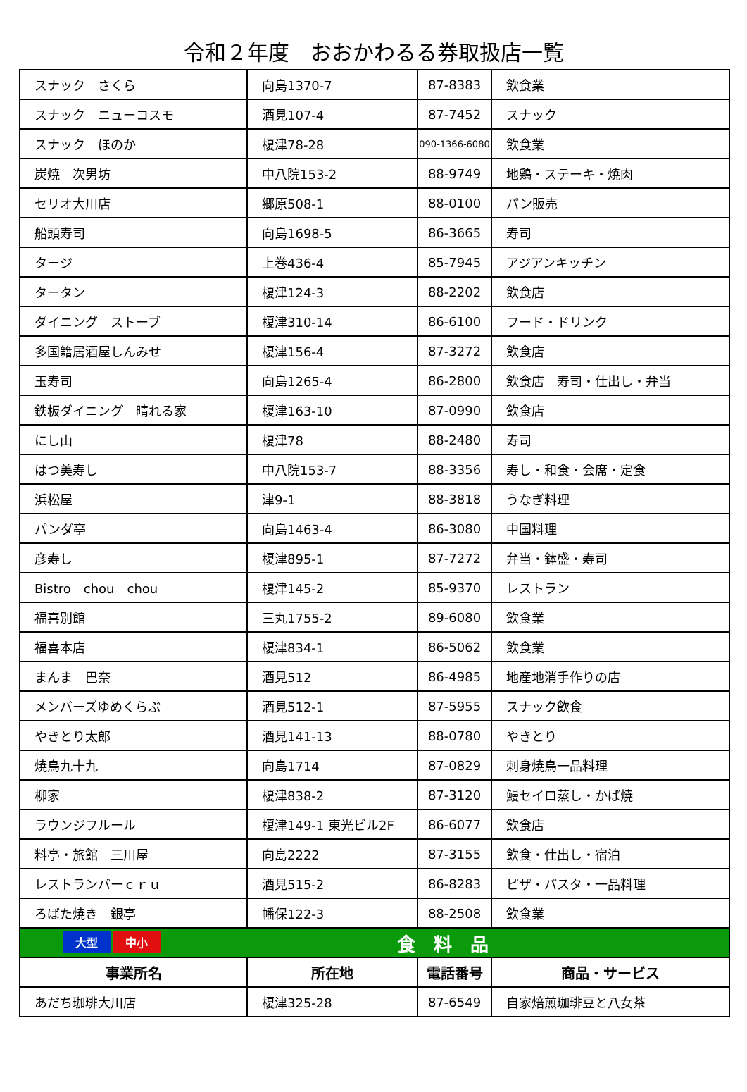令和２年度　おおかわるる券取扱店一覧
| スナック さくら | 向島1370-7 | 87-8383 | 飲食業 |
| スナック ニューコスモ | 酒見107-4 | 87-7452 | スナック |
| スナック ほのか | 榎津78-28 | 090-1366-6080 | 飲食業 |
| 炭焼 次男坊 | 中八院153-2 | 88-9749 | 地鶏・ステーキ・焼肉 |
| セリオ大川店 | 郷原508-1 | 88-0100 | パン販売 |
| 船頭寿司 | 向島1698-5 | 86-3665 | 寿司 |
| タージ | 上巻436-4 | 85-7945 | アジアンキッチン |
| タータン | 榎津124-3 | 88-2202 | 飲食店 |
| ダイニング ストーブ | 榎津310-14 | 86-6100 | フード・ドリンク |
| 多国籍居酒屋しんみせ | 榎津156-4 | 87-3272 | 飲食店 |
| 玉寿司 | 向島1265-4 | 86-2800 | 飲食店 寿司・仕出し・弁当 |
| 鉄板ダイニング 晴れる家 | 榎津163-10 | 87-0990 | 飲食店 |
| にし山 | 榎津78 | 88-2480 | 寿司 |
| はつ美寿し | 中八院153-7 | 88-3356 | 寿し・和食・会席・定食 |
| 浜松屋 | 津9-1 | 88-3818 | うなぎ料理 |
| パンダ亭 | 向島1463-4 | 86-3080 | 中国料理 |
| 彦寿し | 榎津895-1 | 87-7272 | 弁当・鉢盛・寿司 |
| Bistro chou chou | 榎津145-2 | 85-9370 | レストラン |
| 福喜別館 | 三丸1755-2 | 89-6080 | 飲食業 |
| 福喜本店 | 榎津834-1 | 86-5062 | 飲食業 |
| まんま 巴奈 | 酒見512 | 86-4985 | 地産地消手作りの店 |
| メンバーズゆめくらぶ | 酒見512-1 | 87-5955 | スナック飲食 |
| やきとり太郎 | 酒見141-13 | 88-0780 | やきとり |
| 焼鳥九十九 | 向島1714 | 87-0829 | 刺身焼鳥一品料理 |
| 柳家 | 榎津838-2 | 87-3120 | 鰻セイロ蒸し・かば焼 |
| ラウンジフルール | 榎津149-1 東光ビル2F | 86-6077 | 飲食店 |
| 料亭・旅館 三川屋 | 向島2222 | 87-3155 | 飲食・仕出し・宿泊 |
| レストランバーｃｒｕ | 酒見515-2 | 86-8283 | ピザ・パスタ・一品料理 |
| ろばた焼き 銀亭 | 幡保122-3 | 88-2508 | 飲食業 |
| 大型 中小 食 料 品 | | | |
| 事業所名 | 所在地 | 電話番号 | 商品・サービス |
| あだち珈琲大川店 | 榎津325-28 | 87-6549 | 自家焙煎珈琲豆と八女茶 |